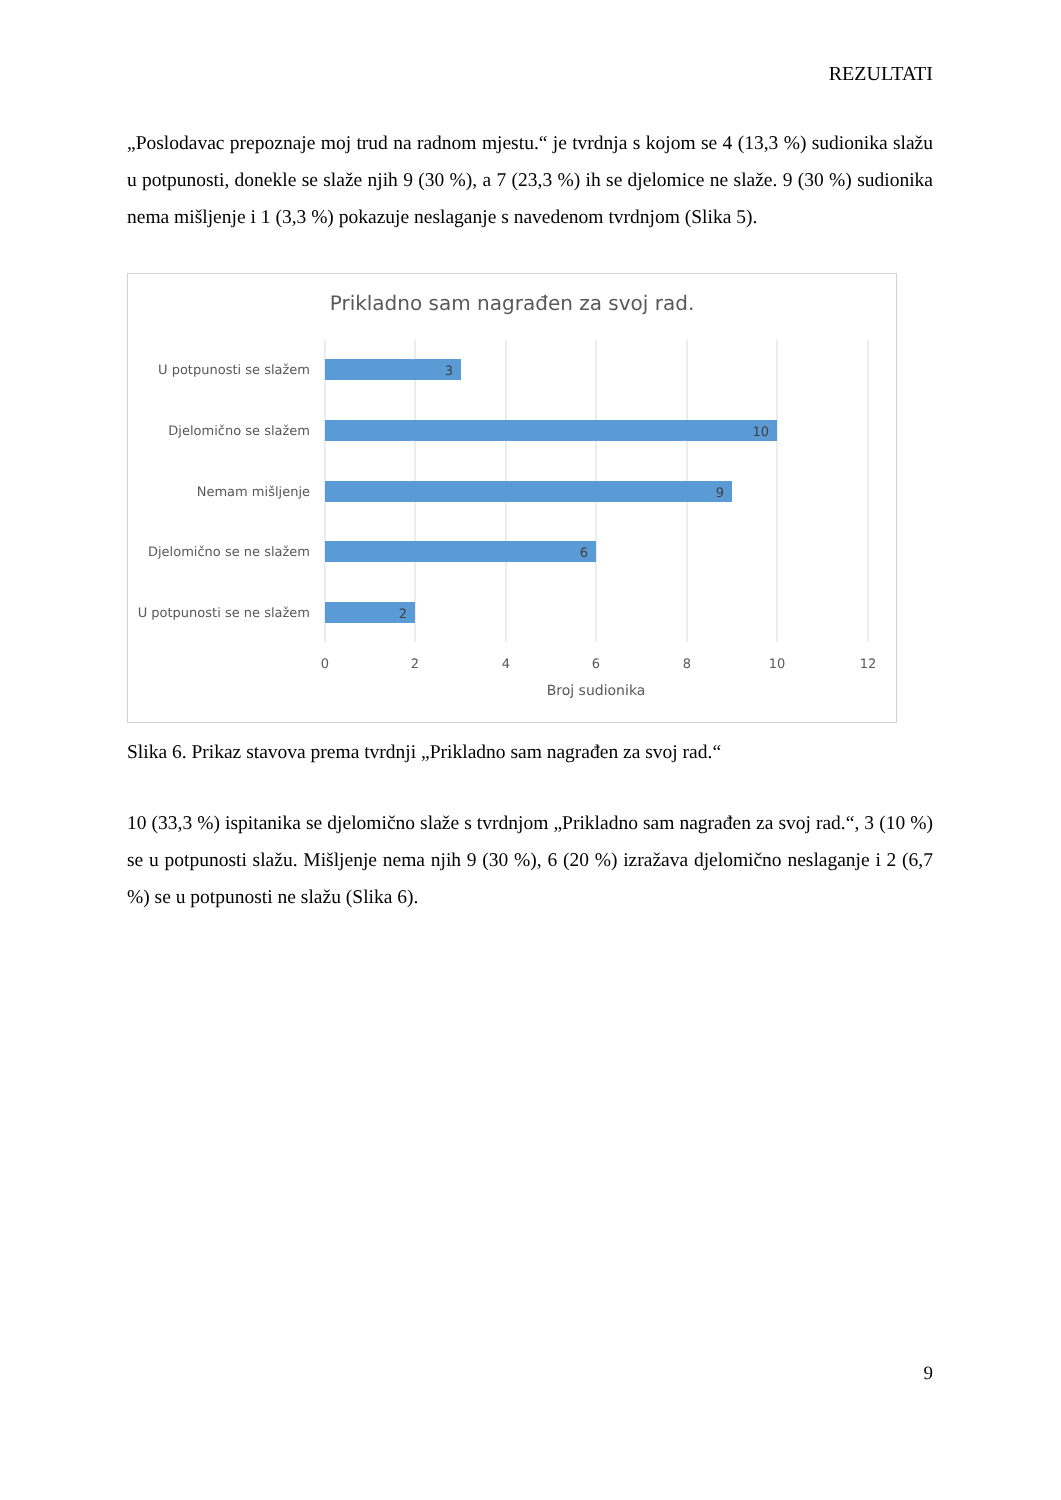REZULTATI
„Poslodavac prepoznaje moj trud na radnom mjestu.“ je tvrdnja s kojom se 4 (13,3 %) sudionika slažu u potpunosti, donekle se slaže njih 9 (30 %), a 7 (23,3 %) ih se djelomice ne slaže. 9 (30 %) sudionika nema mišljenje i 1 (3,3 %) pokazuje neslaganje s navedenom tvrdnjom (Slika 5).
Prikladno sam nagrađen za svoj rad.
3
10
9
6
2
U potpunosti se slažem
Djelomično se slažem
Nemam mišljenje
Djelomično se ne slažem
U potpunosti se ne slažem
0
2
4
6
8
10
12
Broj sudionika
Slika 6. Prikaz stavova prema tvrdnji „Prikladno sam nagrađen za svoj rad.“
10 (33,3 %) ispitanika se djelomično slaže s tvrdnjom „Prikladno sam nagrađen za svoj rad.“, 3 (10 %) se u potpunosti slažu. Mišljenje nema njih 9 (30 %), 6 (20 %) izražava djelomično neslaganje i 2 (6,7 %) se u potpunosti ne slažu (Slika 6).
9